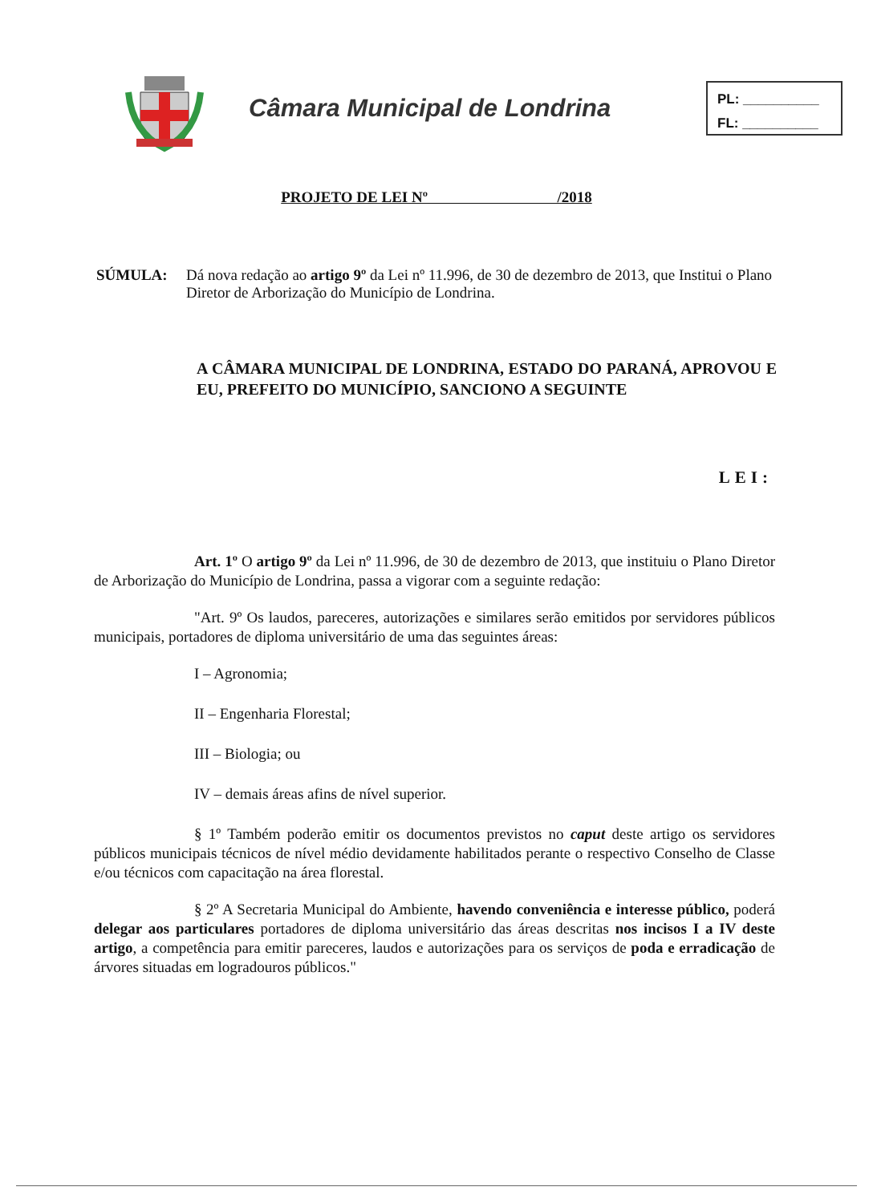Câmara Municipal de Londrina
PL: __________
FL: __________
PROJETO DE LEI Nº /2018
SÚMULA: Dá nova redação ao artigo 9º da Lei nº 11.996, de 30 de dezembro de 2013, que Institui o Plano Diretor de Arborização do Município de Londrina.
A CÂMARA MUNICIPAL DE LONDRINA, ESTADO DO PARANÁ, APROVOU E EU, PREFEITO DO MUNICÍPIO, SANCIONO A SEGUINTE
LEI:
Art. 1º O artigo 9º da Lei nº 11.996, de 30 de dezembro de 2013, que instituiu o Plano Diretor de Arborização do Município de Londrina, passa a vigorar com a seguinte redação:
"Art. 9º Os laudos, pareceres, autorizações e similares serão emitidos por servidores públicos municipais, portadores de diploma universitário de uma das seguintes áreas:
I – Agronomia;
II – Engenharia Florestal;
III – Biologia; ou
IV – demais áreas afins de nível superior.
§ 1º Também poderão emitir os documentos previstos no caput deste artigo os servidores públicos municipais técnicos de nível médio devidamente habilitados perante o respectivo Conselho de Classe e/ou técnicos com capacitação na área florestal.
§ 2º A Secretaria Municipal do Ambiente, havendo conveniência e interesse público, poderá delegar aos particulares portadores de diploma universitário das áreas descritas nos incisos I a IV deste artigo, a competência para emitir pareceres, laudos e autorizações para os serviços de poda e erradicação de árvores situadas em logradouros públicos."